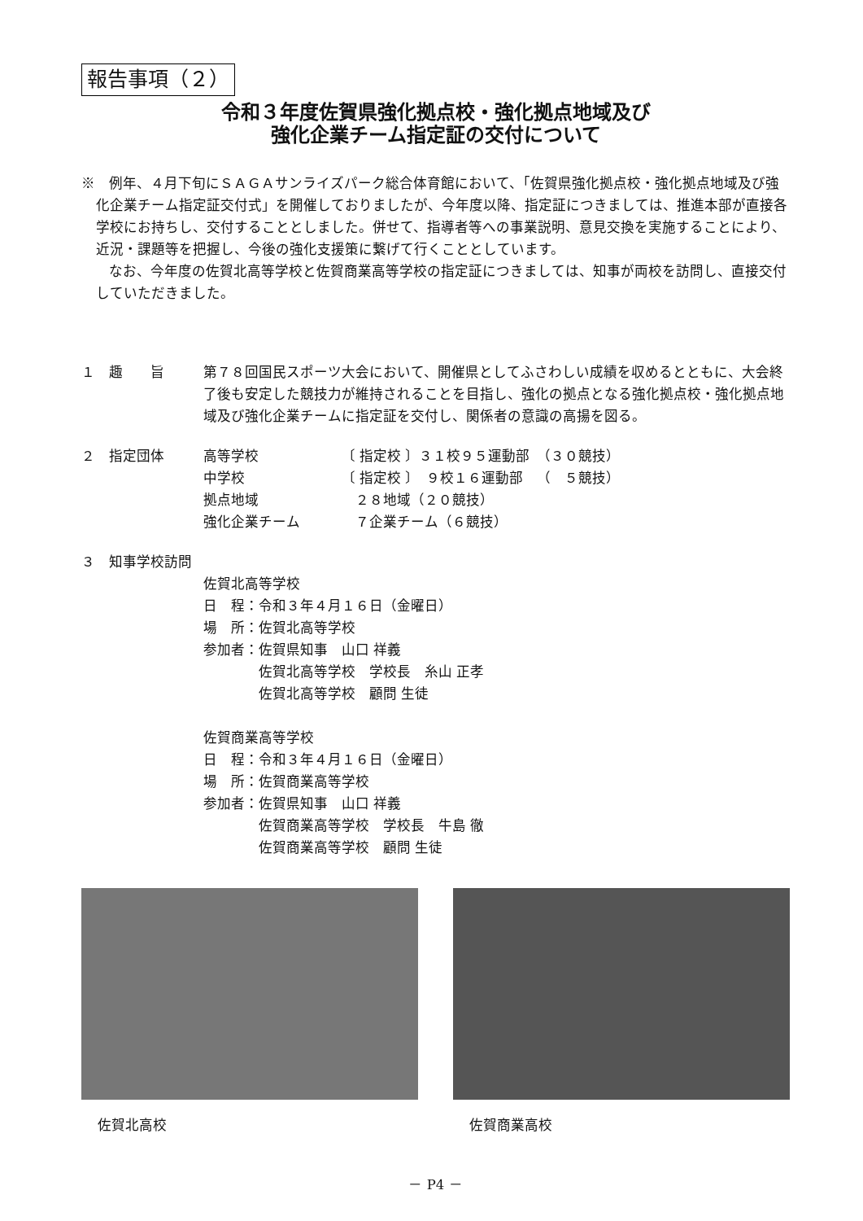報告事項（２）
令和３年度佐賀県強化拠点校・強化拠点地域及び
強化企業チーム指定証の交付について
※　例年、４月下旬にＳＡＧＡサンライズパーク総合体育館において、「佐賀県強化拠点校・強化拠点地域及び強化企業チーム指定証交付式」を開催しておりましたが、今年度以降、指定証につきましては、推進本部が直接各学校にお持ちし、交付することとしました。併せて、指導者等への事業説明、意見交換を実施することにより、近況・課題等を把握し、今後の強化支援策に繋げて行くこととしています。
なお、今年度の佐賀北高等学校と佐賀商業高等学校の指定証につきましては、知事が両校を訪問し、直接交付していただきました。
１　趣　　旨 第７８回国民スポーツ大会において、開催県としてふさわしい成績を収めるとともに、大会終了後も安定した競技力が維持されることを目指し、強化の拠点となる強化拠点校・強化拠点地域及び強化企業チームに指定証を交付し、関係者の意識の高揚を図る。
２　指定団体 高等学校 〔 指定校 〕３１校９５運動部 （３０競技）
中学校 〔 指定校 〕　９校１６運動部 （　５競技）
拠点地域　２８地域（２０競技）
強化企業チーム　７企業チーム（６競技）
３　知事学校訪問
佐賀北高等学校
日　程：令和３年４月１６日（金曜日）
場　所：佐賀北高等学校
参加者：佐賀県知事　山口 祥義
　　　　佐賀北高等学校　学校長　糸山 正孝
　　　　佐賀北高等学校　顧問 生徒
佐賀商業高等学校
日　程：令和３年４月１６日（金曜日）
場　所：佐賀商業高等学校
参加者：佐賀県知事　山口 祥義
　　　　佐賀商業高等学校　学校長　牛島 徹
　　　　佐賀商業高等学校　顧問 生徒
佐賀北高校 佐賀商業高校
－ P4 －